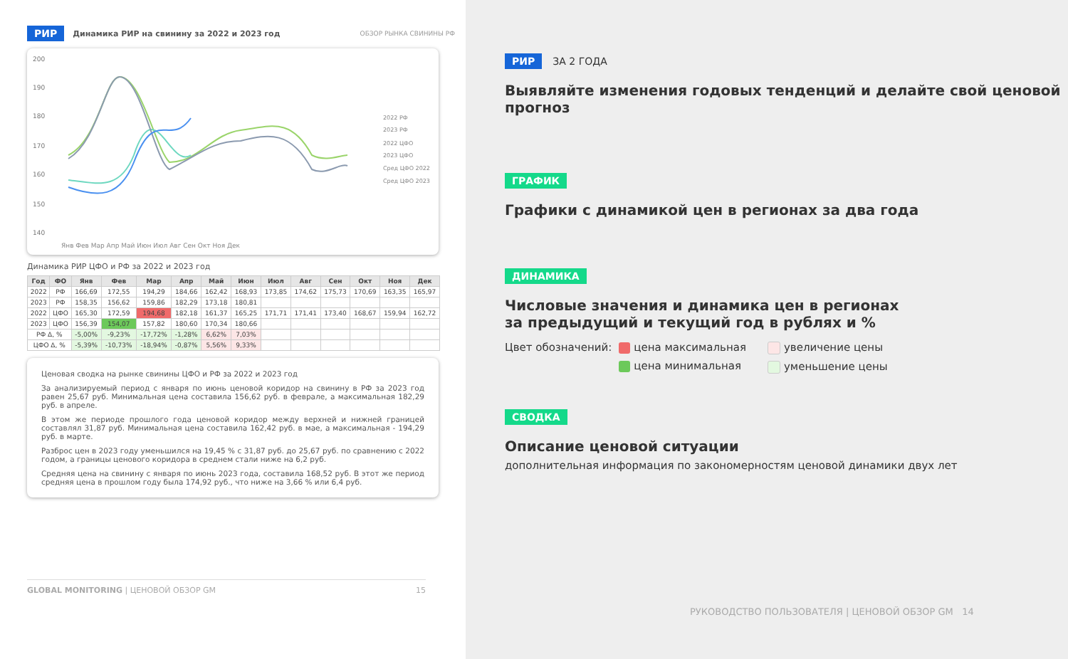РИР Динамика РИР на свинину за 2022 и 2023 год ОБЗОР РЫНКА СВИНИНЫ РФ
200
190
180
170
160
150
140
2022 РФ
2023 РФ
2022 ЦФО
2023 ЦФО
Сред ЦФО 2022
Сред ЦФО 2023
Янв Фев Мар Апр Май Июн Июл Авг Сен Окт Ноя Дек
Динамика РИР ЦФО и РФ за 2022 и 2023 год
| Год | ФО | Янв | Фев | Мар | Апр | Май | Июн | Июл | Авг | Сен | Окт | Ноя | Дек |
| --- | --- | --- | --- | --- | --- | --- | --- | --- | --- | --- | --- | --- | --- |
| 2022 | РФ | 166,69 | 172,55 | 194,29 | 184,66 | 162,42 | 168,93 | 173,85 | 174,62 | 175,73 | 170,69 | 163,35 | 165,97 |
| 2023 | РФ | 158,35 | 156,62 | 159,86 | 182,29 | 173,18 | 180,81 | | | | | | |
| 2022 | ЦФО | 165,30 | 172,59 | 194,68 | 182,18 | 161,37 | 165,25 | 171,71 | 171,41 | 173,40 | 168,67 | 159,94 | 162,72 |
| 2023 | ЦФО | 156,39 | 154,07 | 157,82 | 180,60 | 170,34 | 180,66 | | | | | | |
| РФ Δ, % | | -5,00% | -9,23% | -17,72% | -1,28% | 6,62% | 7,03% | | | | | | |
| ЦФО Δ, % | | -5,39% | -10,73% | -18,94% | -0,87% | 5,56% | 9,33% | | | | | | |
Ценовая сводка на рынке свинины ЦФО и РФ за 2022 и 2023 год
За анализируемый период с января по июнь ценовой коридор на свинину в РФ за 2023 год равен 25,67 руб. Минимальная цена составила 156,62 руб. в феврале, а максимальная 182,29 руб. в апреле.
В этом же периоде прошлого года ценовой коридор между верхней и нижней границей составлял 31,87 руб. Минимальная цена составила 162,42 руб. в мае, а максимальная - 194,29 руб. в марте.
Разброс цен в 2023 году уменьшился на 19,45 % с 31,87 руб. до 25,67 руб. по сравнению с 2022 годом, а границы ценового коридора в среднем стали ниже на 6,2 руб.
Средняя цена на свинину с января по июнь 2023 года, составила 168,52 руб. В этот же период средняя цена в прошлом году была 174,92 руб., что ниже на 3,66 % или 6,4 руб.
GLOBAL MONITORING | ЦЕНОВОЙ ОБЗОР GM 15
РИР ЗА 2 ГОДА
Выявляйте изменения годовых тенденций и делайте свой ценовой прогноз
ГРАФИК
Графики с динамикой цен в регионах за два года
ДИНАМИКА
Числовые значения и динамика цен в регионах
за предыдущий и текущий год в рублях и %
Цвет обозначений: цена максимальная
цена минимальная
увеличение цены
уменьшение цены
СВОДКА
Описание ценовой ситуации
дополнительная информация по закономерностям ценовой динамики двух лет
РУКОВОДСТВО ПОЛЬЗОВАТЕЛЯ | ЦЕНОВОЙ ОБЗОР GM 14